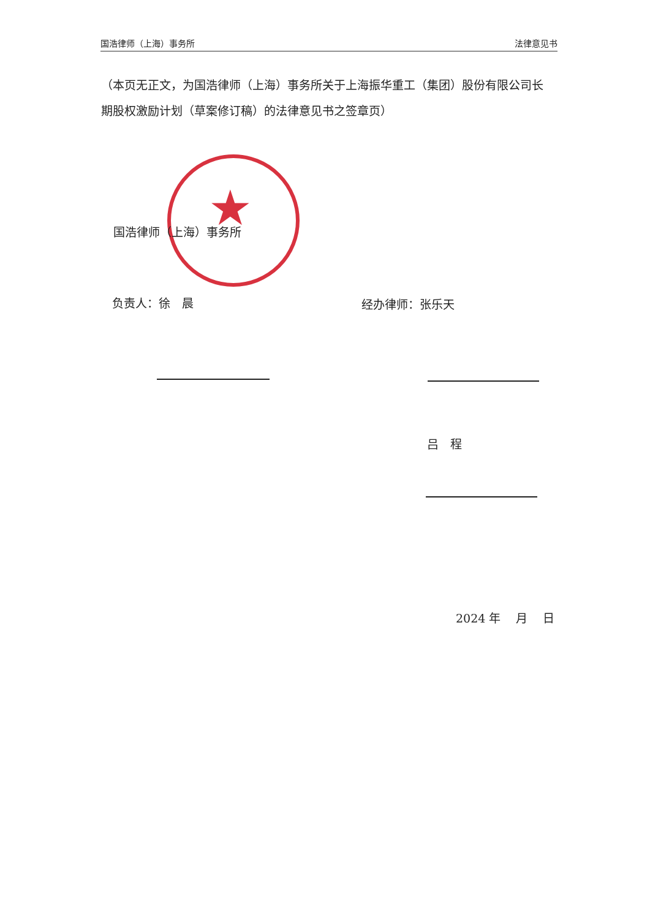国浩律师（上海）事务所 法律意见书
（本页无正文，为国浩律师（上海）事务所关于上海振华重工（集团）股份有限公司长期股权激励计划（草案修订稿）的法律意见书之签章页）
★
国浩律师（上海）事务所
负责人：徐　晨 经办律师：张乐天
吕　程
2024 年　 月　 日